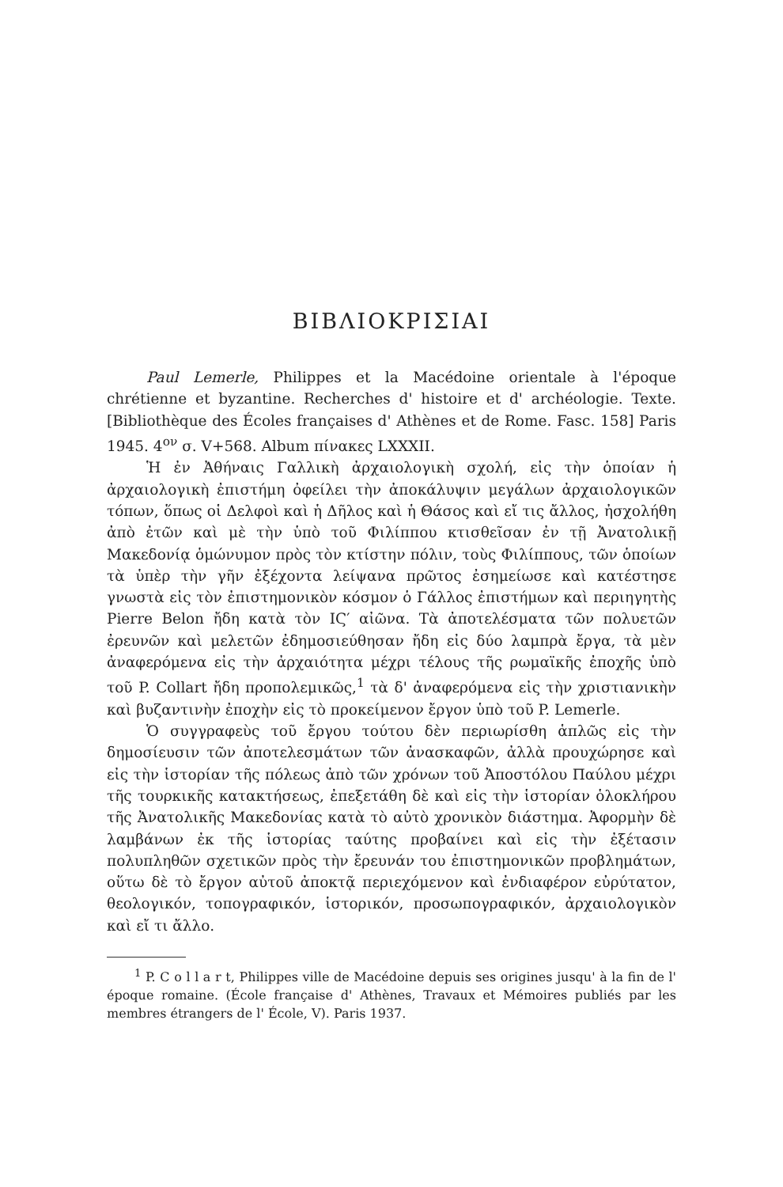ΒΙΒΛΙΟΚΡΙΣΙΑΙ
Paul Lemerle, Philippes et la Macédoine orientale à l'époque chrétienne et byzantine. Recherches d' histoire et d' archéologie. Texte. [Bibliothèque des Écoles françaises d' Athènes et de Rome. Fasc. 158] Paris 1945. 4<sup>ον</sup> σ. V+568. Album πίνακες LXXXII.
Ἡ ἐν Ἀθήναις Γαλλικὴ ἀρχαιολογικὴ σχολή, εἰς τὴν ὁποίαν ἡ ἀρχαιολογικὴ ἐπιστήμη ὀφείλει τὴν ἀποκάλυψιν μεγάλων ἀρχαιολογικῶν τόπων, ὅπως οἱ Δελφοὶ καὶ ἡ Δῆλος καὶ ἡ Θάσος καὶ εἴ τις ἄλλος, ἠσχολήθη ἀπὸ ἐτῶν καὶ μὲ τὴν ὑπὸ τοῦ Φιλίππου κτισθεῖσαν ἐν τῇ Ἀνατολικῇ Μακεδονίᾳ ὁμώνυμον πρὸς τὸν κτίστην πόλιν, τοὺς Φιλίππους, τῶν ὁποίων τὰ ὑπὲρ τὴν γῆν ἐξέχοντα λείψανα πρῶτος ἐσημείωσε καὶ κατέστησε γνωστὰ εἰς τὸν ἐπιστημονικὸν κόσμον ὁ Γάλλος ἐπιστήμων καὶ περιηγητὴς Pierre Belon ἤδη κατὰ τὸν ΙϚ′ αἰῶνα. Τὰ ἀποτελέσματα τῶν πολυετῶν ἐρευνῶν καὶ μελετῶν ἐδημοσιεύθησαν ἤδη εἰς δύο λαμπρὰ ἔργα, τὰ μὲν ἀναφερόμενα εἰς τὴν ἀρχαιότητα μέχρι τέλους τῆς ρωμαϊκῆς ἐποχῆς ὑπὸ τοῦ P. Collart ἤδη προπολεμικῶς,<sup>1</sup> τὰ δ' ἀναφερόμενα εἰς τὴν χριστιανικὴν καὶ βυζαντινὴν ἐποχὴν εἰς τὸ προκείμενον ἔργον ὑπὸ τοῦ P. Lemerle.
Ὁ συγγραφεὺς τοῦ ἔργου τούτου δὲν περιωρίσθη ἁπλῶς εἰς τὴν δημοσίευσιν τῶν ἀποτελεσμάτων τῶν ἀνασκαφῶν, ἀλλὰ προυχώρησε καὶ εἰς τὴν ἱστορίαν τῆς πόλεως ἀπὸ τῶν χρόνων τοῦ Ἀποστόλου Παύλου μέχρι τῆς τουρκικῆς κατακτήσεως, ἐπεξετάθη δὲ καὶ εἰς τὴν ἱστορίαν ὁλοκλήρου τῆς Ἀνατολικῆς Μακεδονίας κατὰ τὸ αὐτὸ χρονικὸν διάστημα. Ἀφορμὴν δὲ λαμβάνων ἐκ τῆς ἱστορίας ταύτης προβαίνει καὶ εἰς τὴν ἐξέτασιν πολυπληθῶν σχετικῶν πρὸς τὴν ἔρευνάν του ἐπιστημονικῶν προβλημάτων, οὕτω δὲ τὸ ἔργον αὐτοῦ ἀποκτᾷ περιεχόμενον καὶ ἐνδιαφέρον εὐρύτατον, θεολογικόν, τοπογραφικόν, ἱστορικόν, προσωπογραφικόν, ἀρχαιολογικὸν καὶ εἴ τι ἄλλο.
<sup>1</sup> P. C o l l a r t, Philippes ville de Macédoine depuis ses origines jusqu' à la fin de l' époque romaine. (École française d' Athènes, Travaux et Mémoires publiés par les membres étrangers de l' École, V). Paris 1937.